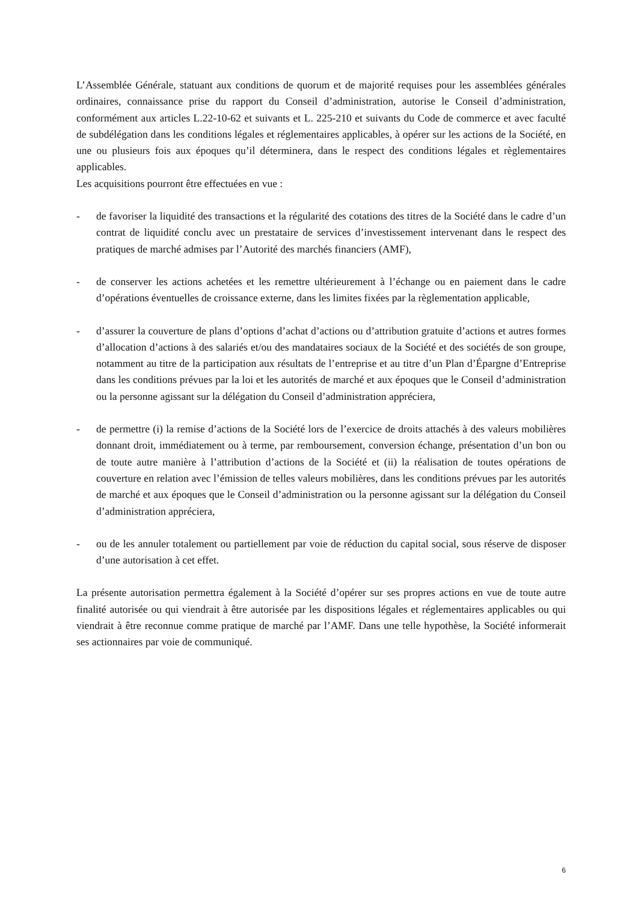L’Assemblée Générale, statuant aux conditions de quorum et de majorité requises pour les assemblées générales ordinaires, connaissance prise du rapport du Conseil d’administration, autorise le Conseil d’administration, conformément aux articles L.22-10-62 et suivants et L. 225-210 et suivants du Code de commerce et avec faculté de subdélégation dans les conditions légales et réglementaires applicables, à opérer sur les actions de la Société, en une ou plusieurs fois aux époques qu’il déterminera, dans le respect des conditions légales et règlementaires applicables.
Les acquisitions pourront être effectuées en vue :
- de favoriser la liquidité des transactions et la régularité des cotations des titres de la Société dans le cadre d’un contrat de liquidité conclu avec un prestataire de services d’investissement intervenant dans le respect des pratiques de marché admises par l’Autorité des marchés financiers (AMF),
- de conserver les actions achetées et les remettre ultérieurement à l’échange ou en paiement dans le cadre d’opérations éventuelles de croissance externe, dans les limites fixées par la règlementation applicable,
- d’assurer la couverture de plans d’options d’achat d’actions ou d’attribution gratuite d’actions et autres formes d’allocation d’actions à des salariés et/ou des mandataires sociaux de la Société et des sociétés de son groupe, notamment au titre de la participation aux résultats de l’entreprise et au titre d’un Plan d’Épargne d’Entreprise dans les conditions prévues par la loi et les autorités de marché et aux époques que le Conseil d’administration ou la personne agissant sur la délégation du Conseil d’administration appréciera,
- de permettre (i) la remise d’actions de la Société lors de l’exercice de droits attachés à des valeurs mobilières donnant droit, immédiatement ou à terme, par remboursement, conversion échange, présentation d’un bon ou de toute autre manière à l’attribution d’actions de la Société et (ii) la réalisation de toutes opérations de couverture en relation avec l’émission de telles valeurs mobilières, dans les conditions prévues par les autorités de marché et aux époques que le Conseil d’administration ou la personne agissant sur la délégation du Conseil d’administration appréciera,
- ou de les annuler totalement ou partiellement par voie de réduction du capital social, sous réserve de disposer d’une autorisation à cet effet.
La présente autorisation permettra également à la Société d’opérer sur ses propres actions en vue de toute autre finalité autorisée ou qui viendrait à être autorisée par les dispositions légales et réglementaires applicables ou qui viendrait à être reconnue comme pratique de marché par l’AMF. Dans une telle hypothèse, la Société informerait ses actionnaires par voie de communiqué.
6